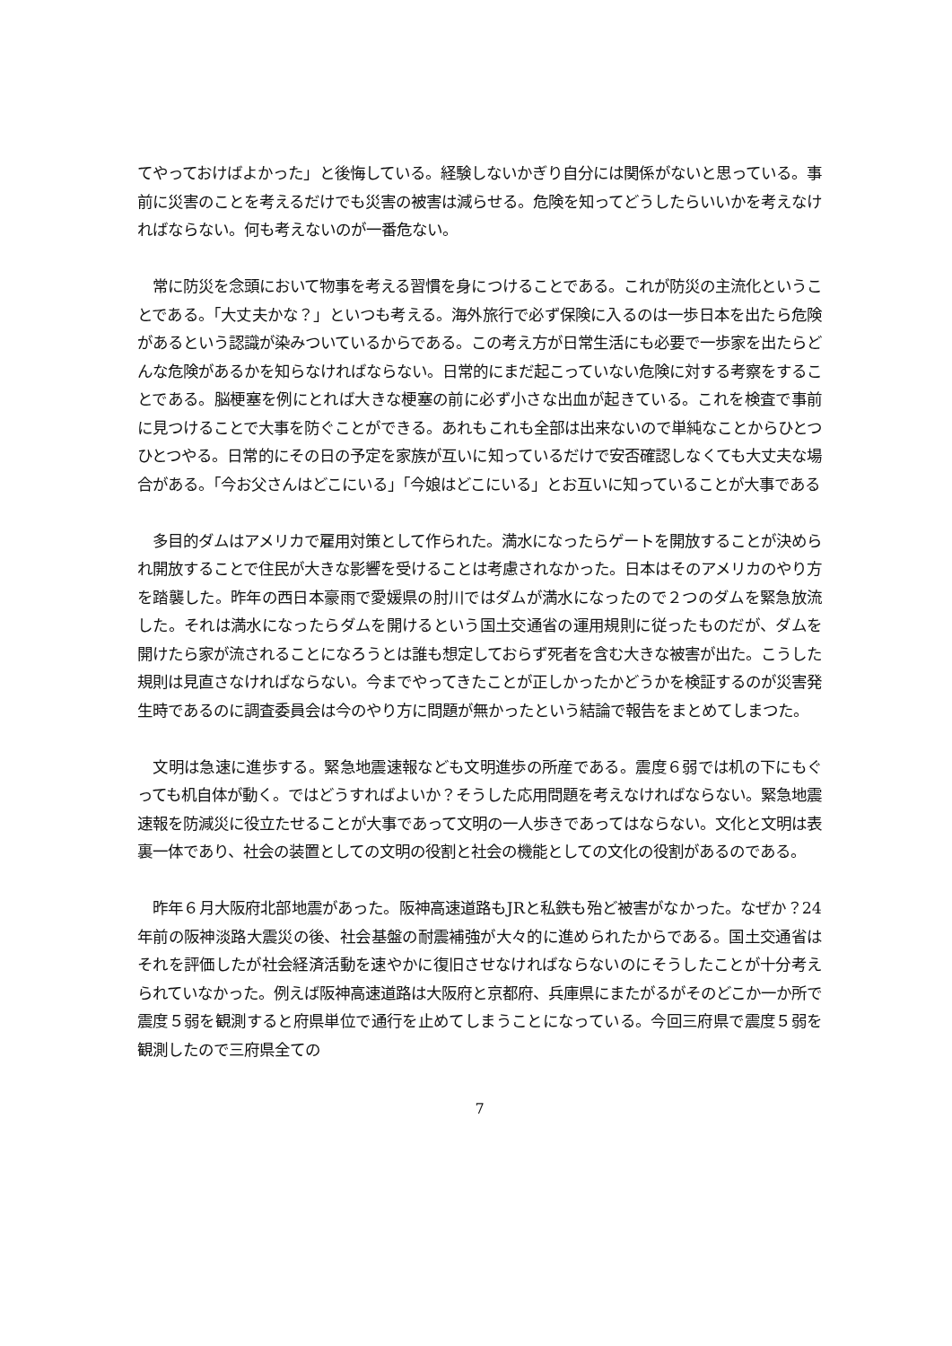てやっておけばよかった」と後悔している。経験しないかぎり自分には関係がないと思っている。事前に災害のことを考えるだけでも災害の被害は減らせる。危険を知ってどうしたらいいかを考えなければならない。何も考えないのが一番危ない。
　常に防災を念頭において物事を考える習慣を身につけることである。これが防災の主流化ということである。「大丈夫かな？」といつも考える。海外旅行で必ず保険に入るのは一歩日本を出たら危険があるという認識が染みついているからである。この考え方が日常生活にも必要で一歩家を出たらどんな危険があるかを知らなければならない。日常的にまだ起こっていない危険に対する考察をすることである。脳梗塞を例にとれば大きな梗塞の前に必ず小さな出血が起きている。これを検査で事前に見つけることで大事を防ぐことができる。あれもこれも全部は出来ないので単純なことからひとつひとつやる。日常的にその日の予定を家族が互いに知っているだけで安否確認しなくても大丈夫な場合がある。「今お父さんはどこにいる」「今娘はどこにいる」とお互いに知っていることが大事である
　多目的ダムはアメリカで雇用対策として作られた。満水になったらゲートを開放することが決められ開放することで住民が大きな影響を受けることは考慮されなかった。日本はそのアメリカのやり方を踏襲した。昨年の西日本豪雨で愛媛県の肘川ではダムが満水になったので２つのダムを緊急放流した。それは満水になったらダムを開けるという国土交通省の運用規則に従ったものだが、ダムを開けたら家が流されることになろうとは誰も想定しておらず死者を含む大きな被害が出た。こうした規則は見直さなければならない。今までやってきたことが正しかったかどうかを検証するのが災害発生時であるのに調査委員会は今のやり方に問題が無かったという結論で報告をまとめてしまつた。
　文明は急速に進歩する。緊急地震速報なども文明進歩の所産である。震度６弱では机の下にもぐっても机自体が動く。ではどうすればよいか？そうした応用問題を考えなければならない。緊急地震速報を防減災に役立たせることが大事であって文明の一人歩きであってはならない。文化と文明は表裏一体であり、社会の装置としての文明の役割と社会の機能としての文化の役割があるのである。
　昨年６月大阪府北部地震があった。阪神高速道路もJRと私鉄も殆ど被害がなかった。なぜか？24 年前の阪神淡路大震災の後、社会基盤の耐震補強が大々的に進められたからである。国土交通省はそれを評価したが社会経済活動を速やかに復旧させなければならないのにそうしたことが十分考えられていなかった。例えば阪神高速道路は大阪府と京都府、兵庫県にまたがるがそのどこか一か所で震度５弱を観測すると府県単位で通行を止めてしまうことになっている。今回三府県で震度５弱を観測したので三府県全ての
7